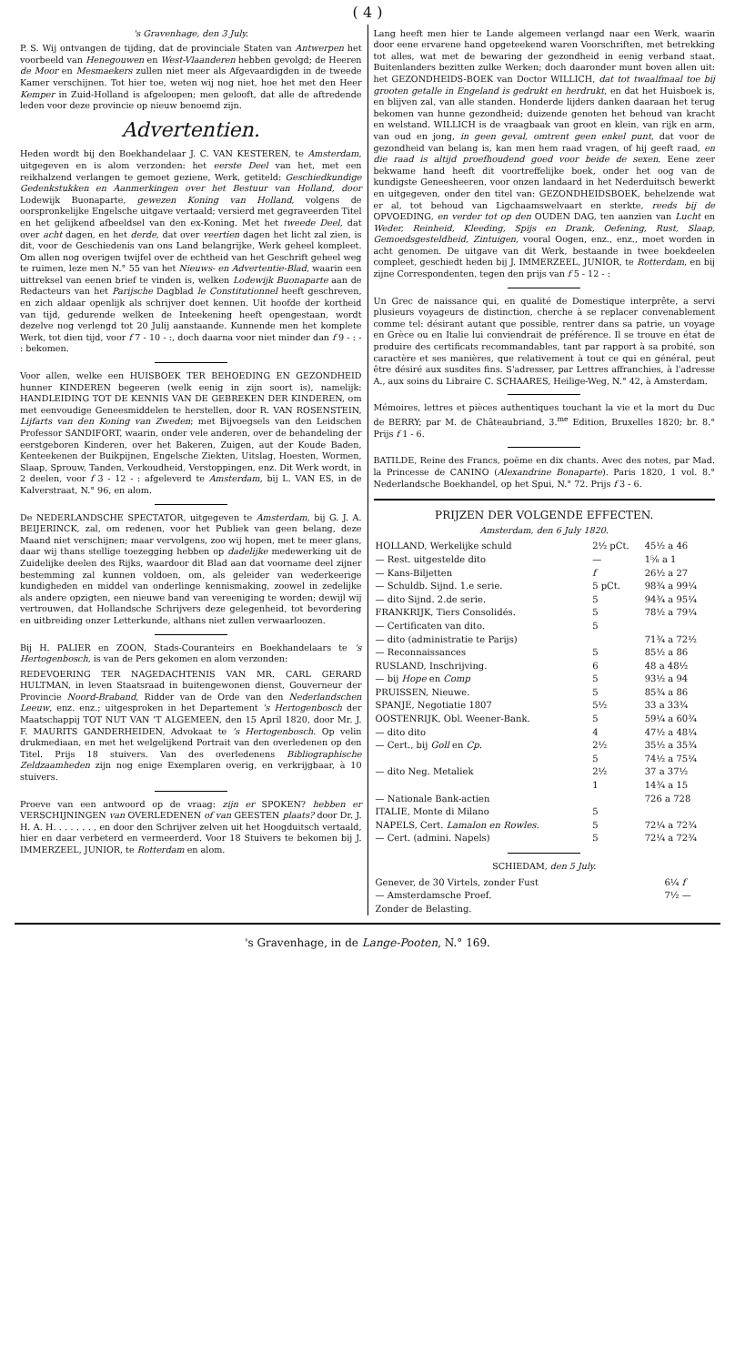( 4 )
's Gravenhage, den 3 July.
P. S. Wij ontvangen de tijding, dat de provinciale Staten van Antwerpen het voorbeeld van Henegouwen en West-Vlaanderen hebben gevolgd; de Heeren de Moor en Mesmaekers zullen niet meer als Afgevaardigden in de tweede Kamer verschijnen. Tot hier toe, weten wij nog niet, hoe het met den Heer Kemper in Zuid-Holland is afgeloopen; men gelooft, dat alle de aftredende leden voor deze provincie op nieuw benoemd zijn.
Advertentien.
Heden wordt bij den Boekhandelaar J. C. VAN KESTEREN, te Amsterdam, uitgegeven en is alom verzonden: het eerste Deel van het, met een reikhalzend verlangen te gemoet geziene, Werk, getiteld: Geschiedkundige Gedenkstukken en Aanmerkingen over het Bestuur van Holland, door Lodewijk Buonaparte, gewezen Koning van Holland, volgens de oorspronkelijke Engelsche uitgave vertaald; versierd met gegraveerden Titel en het gelijkend afbeeldsel van den ex-Koning. Met het tweede Deel, dat over acht dagen, en het derde, dat over veertien dagen het licht zal zien, is dit, voor de Geschiedenis van ons Land belangrijke, Werk geheel kompleet. Om allen nog overigen twijfel over de echtheid van het Geschrift geheel weg te ruimen, leze men N.° 55 van het Nieuws- en Advertentie-Blad, waarin een uittreksel van eenen brief te vinden is, welken Lodewijk Buonaparte aan de Redacteurs van het Parijsche Dagblad le Constitutionnel heeft geschreven, en zich aldaar openlijk als schrijver doet kennen. Uit hoofde der kortheid van tijd, gedurende welken de Inteekening heeft opengestaan, wordt dezelve nog verlengd tot 20 Julij aanstaande. Kunnende men het komplete Werk, tot dien tijd, voor f 7 - 10 - :, doch daarna voor niet minder dan f 9 - : - : bekomen.
Voor allen, welke een HUISBOEK TER BEHOEDING EN GEZONDHEID hunner KINDEREN begeeren (welk eenig in zijn soort is), namelijk: HANDLEIDING TOT DE KENNIS VAN DE GEBREKEN DER KINDEREN, om met eenvoudige Geneesmiddelen te herstellen, door R. VAN ROSENSTEIN, Lijfarts van den Koning van Zweden; met Bijvoegsels van den Leidschen Professor SANDIFORT, waarin, onder vele anderen, over de behandeling der eerstgeboren Kinderen, over het Bakeren, Zuigen, aut der Koude Baden, Kenteekenen der Buikpijnen, Engelsche Ziekten, Uitslag, Hoesten, Wormen, Slaap, Sprouw, Tanden, Verkoudheid, Verstoppingen, enz. Dit Werk wordt, in 2 deelen, voor f 3 - 12 - : afgeleverd te Amsterdam, bij L. VAN ES, in de Kalverstraat, N.° 96, en alom.
De NEDERLANDSCHE SPECTATOR, uitgegeven te Amsterdam, bij G. J. A. BEIJERINCK, zal, om redenen, voor het Publiek van geen belang, deze Maand niet verschijnen; maar vervolgens, zoo wij hopen, met te meer glans, daar wij thans stellige toezegging hebben op dadelijke medewerking uit de Zuidelijke deelen des Rijks, waardoor dit Blad aan dat voorname deel zijner bestemming zal kunnen voldoen, om, als geleider van wederkeerige kundigheden en middel van onderlinge kennismaking, zoowel in zedelijke als andere opzigten, een nieuwe band van vereeniging te worden; dewijl wij vertrouwen, dat Hollandsche Schrijvers deze gelegenheid, tot bevordering en uitbreiding onzer Letterkunde, althans niet zullen verwaarloozen.
Bij H. PALIER en ZOON, Stads-Couranteirs en Boekhandelaars te 's Hertogenbosch, is van de Pers gekomen en alom verzonden:
REDEVOERING TER NAGEDACHTENIS VAN MR. CARL GERARD HULTMAN, in leven Staatsraad in buitengewonen dienst, Gouverneur der Provincie Noord-Braband, Ridder van de Orde van den Nederlandschen Leeuw, enz. enz.; uitgesproken in het Departement 's Hertogenbosch der Maatschappij TOT NUT VAN 'T ALGEMEEN, den 15 April 1820, door Mr. J. F. MAURITS GANDERHEIDEN, Advokaat te 's Hertogenbosch. Op velin drukmediaan, en met het welgelijkend Portrait van den overledenen op den Titel. Prijs 18 stuivers. Van des overledenens Bibliographische Zeldzaamheden zijn nog enige Exemplaren overig, en verkrijgbaar, à 10 stuivers.
Proeve van een antwoord op de vraag: zijn er SPOKEN? hebben er VERSCHIJNINGEN van OVERLEDENEN of van GEESTEN plaats? door Dr. J. H. A. H. . . . . . . , en door den Schrijver zelven uit het Hoogduitsch vertaald, hier en daar verbeterd en vermeerderd. Voor 18 Stuivers te bekomen bij J. IMMERZEEL, JUNIOR, te Rotterdam en alom.
Lang heeft men hier te Lande algemeen verlangd naar een Werk, waarin door eene ervarene hand opgeteekend waren Voorschriften, met betrekking tot alles, wat met de bewaring der gezondheid in eenig verband staat. Buitenlanders bezitten zulke Werken; doch daaronder munt boven allen uit: het GEZONDHEIDS-BOEK van Doctor WILLICH, dat tot twaalfmaal toe bij grooten getalle in Engeland is gedrukt en herdrukt, en dat het Huisboek is, en blijven zal, van alle standen. Honderde lijders danken daaraan het terug bekomen van hunne gezondheid; duizende genoten het behoud van kracht en welstand. WILLICH is de vraagbaak van groot en klein, van rijk en arm, van oud en jong, in geen geval, omtrent geen enkel punt, dat voor de gezondheid van belang is, kan men hem raad vragen, of hij geeft raad, en die raad is altijd proefhoudend goed voor beide de sexen. Eene zeer bekwame hand heeft dit voortreffelijke boek, onder het oog van de kundigste Geneesheeren, voor onzen landaard in het Nederduitsch bewerkt en uitgegeven, onder den titel van: GEZONDHEIDSBOEK, behelzende wat er al, tot behoud van Ligchaamswelvaart en sterkte, reeds bij de OPVOEDING, en verder tot op den OUDEN DAG, ten aanzien van Lucht en Weder, Reinheid, Kleeding, Spijs en Drank, Oefening, Rust, Slaap, Gemoedsgesteldheid, Zintuigen, vooral Oogen, enz., enz., moet worden in acht genomen. De uitgave van dit Werk, bestaande in twee boekdeelen compleet, geschiedt heden bij J. IMMERZEEL, JUNIOR, te Rotterdam, en bij zijne Correspondenten, tegen den prijs van f 5 - 12 - :
Un Grec de naissance qui, en qualité de Domestique interprête, a servi plusieurs voyageurs de distinction, cherche à se replacer convenablement comme tel: désirant autant que possible, rentrer dans sa patrie, un voyage en Grèce ou en Italie lui conviendrait de préférence. Il se trouve en état de produire des certificats recommandables, tant par rapport à sa probité, son caractère et ses manières, que relativement à tout ce qui en général, peut être désiré aux susdites fins. S'adresser, par Lettres affranchies, à l'adresse A., aux soins du Libraire C. SCHAARES, Heilige-Weg, N.° 42, à Amsterdam.
Mémoires, lettres et pièces authentiques touchant la vie et la mort du Duc de BERRY; par M. de Châteaubriand, 3.<sup>me</sup> Edition, Bruxelles 1820; br. 8.° Prijs f 1 - 6.
BATILDE, Reine des Francs, poëme en dix chants. Avec des notes, par Mad. la Princesse de CANINO (Alexandrine Bonaparte). Paris 1820, 1 vol. 8.° Nederlandsche Boekhandel, op het Spui, N.° 72. Prijs f 3 - 6.
PRIJZEN DER VOLGENDE EFFECTEN.
Amsterdam, den 6 July 1820.
| HOLLAND, Werkelijke schuld | 2½ pCt. | 45½ a 46 |
| — Rest. uitgestelde dito | — | 1⅝ a 1 |
| — Kans-Biljetten | f | 26½ a 27 |
| — Schuldb. Sijnd. 1.e serie. | 5 pCt. | 98¾ a 99¼ |
| — dito Sijnd. 2.de serie. | 5 | 94¾ a 95¼ |
| FRANKRIJK, Tiers Consolidés. | 5 | 78½ a 79¼ |
| — Certificaten van dito. | 5 | |
| — dito (administratie te Parijs) | | 71¾ a 72½ |
| — Reconnaissances | 5 | 85½ a 86 |
| RUSLAND, Inschrijving. | 6 | 48 a 48½ |
| — bij Hope en Comp | 5 | 93½ a 94 |
| PRUISSEN, Nieuwe. | 5 | 85¾ a 86 |
| SPANJE, Negotiatie 1807 | 5½ | 33 a 33¾ |
| OOSTENRIJK, Obl. Weener-Bank. | 5 | 59¼ a 60¾ |
| — dito dito | 4 | 47½ a 48¼ |
| — Cert., bij Goll en Cp. | 2½ | 35½ a 35¾ |
| — dito Neg. Metaliek | 5 | 74½ a 75¼ |
| | 2½ | 37 a 37½ |
| | 1 | 14¾ a 15 |
| — Nationale Bank-actien | | 726 a 728 |
| ITALIE, Monte di Milano | 5 | |
| NAPELS, Cert. Lamalon en Rowles. | 5 | 72¼ a 72¾ |
| — Cert. (admini. Napels) | 5 | 72¼ a 72¾ |
SCHIEDAM, den 5 July.
| Genever, de 30 Virtels, zonder Fust | 6¼ f |
| — Amsterdamsche Proef. | 7½ — |
| Zonder de Belasting. | |
's Gravenhage, in de Lange-Pooten, N.° 169.